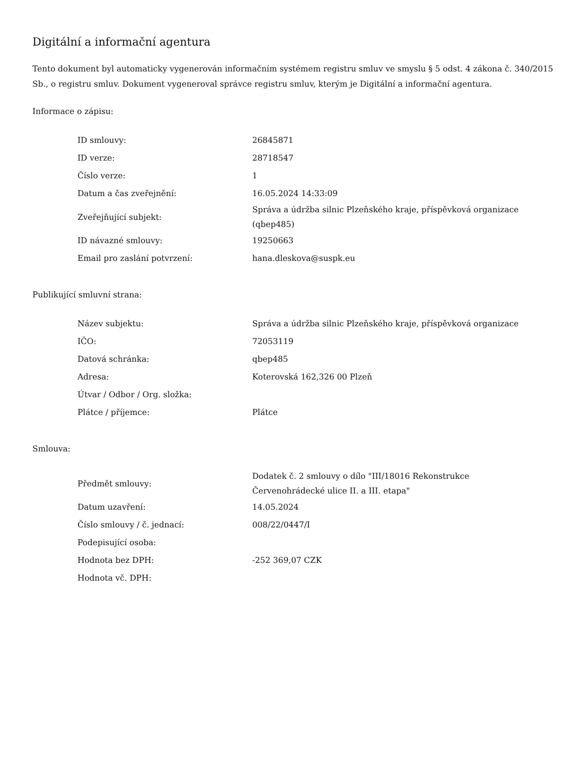Digitální a informační agentura
Tento dokument byl automaticky vygenerován informačním systémem registru smluv ve smyslu § 5 odst. 4 zákona č. 340/2015 Sb., o registru smluv. Dokument vygeneroval správce registru smluv, kterým je Digitální a informační agentura.
Informace o zápisu:
| ID smlouvy: | 26845871 |
| ID verze: | 28718547 |
| Číslo verze: | 1 |
| Datum a čas zveřejnění: | 16.05.2024 14:33:09 |
| Zveřejňující subjekt: | Správa a údržba silnic Plzeňského kraje, příspěvková organizace (qbep485) |
| ID návazné smlouvy: | 19250663 |
| Email pro zaslání potvrzení: | hana.dleskova@suspk.eu |
Publikující smluvní strana:
| Název subjektu: | Správa a údržba silnic Plzeňského kraje, příspěvková organizace |
| IČO: | 72053119 |
| Datová schránka: | qbep485 |
| Adresa: | Koterovská 162,326 00 Plzeň |
| Útvar / Odbor / Org. složka: | |
| Plátce / příjemce: | Plátce |
Smlouva:
| Předmět smlouvy: | Dodatek č. 2 smlouvy o dílo "III/18016 Rekonstrukce Červenohrádecké ulice II. a III. etapa" |
| Datum uzavření: | 14.05.2024 |
| Číslo smlouvy / č. jednací: | 008/22/0447/I |
| Podepisující osoba: | |
| Hodnota bez DPH: | -252 369,07 CZK |
| Hodnota vč. DPH: | |